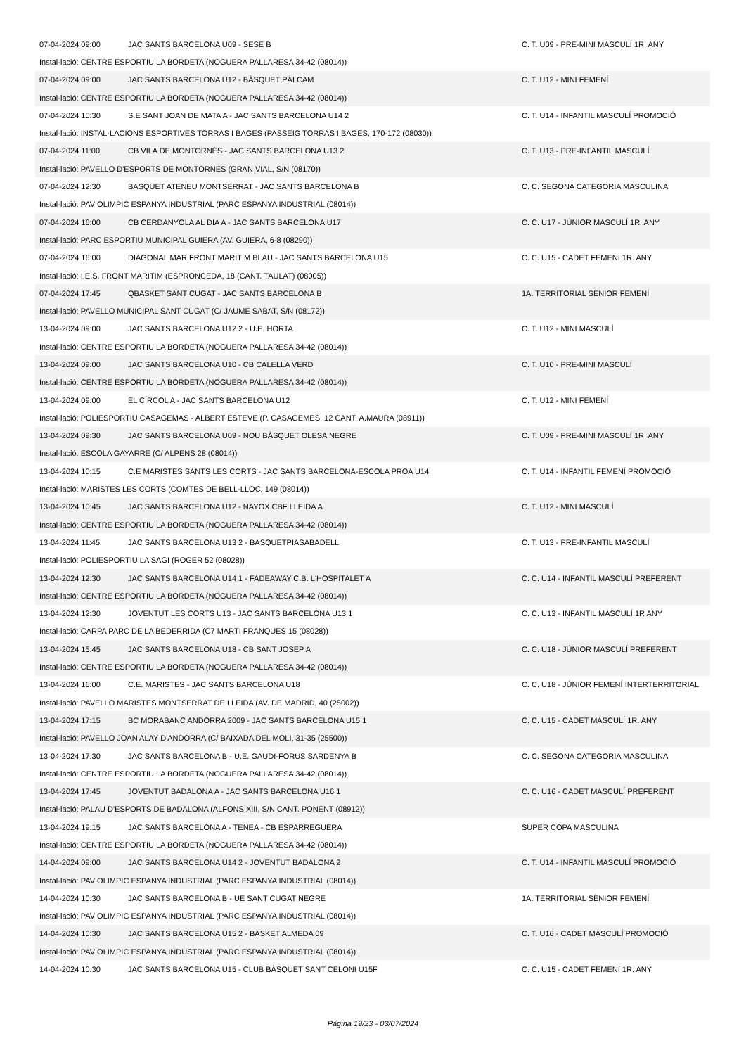07-04-2024 09:00 JAC SANTS BARCELONA U09 - SESE B C. T. U09 - PRE-MINI MASCULÍ 1R. ANY
Instal·lació: CENTRE ESPORTIU LA BORDETA (NOGUERA PALLARESA 34-42 (08014))
07-04-2024 09:00 JAC SANTS BARCELONA U12 - BÀSQUET PÀLCAM C. T. U12 - MINI FEMENÍ
Instal·lació: CENTRE ESPORTIU LA BORDETA (NOGUERA PALLARESA 34-42 (08014))
07-04-2024 10:30 S.E SANT JOAN DE MATA A - JAC SANTS BARCELONA U14 2 C. T. U14 - INFANTIL MASCULÍ PROMOCIÓ
Instal·lació: INSTAL·LACIONS ESPORTIVES TORRAS I BAGES (PASSEIG TORRAS I BAGES, 170-172 (08030))
07-04-2024 11:00 CB VILA DE MONTORNÈS - JAC SANTS BARCELONA U13 2 C. T. U13 - PRE-INFANTIL MASCULÍ
Instal·lació: PAVELLO D'ESPORTS DE MONTORNES (GRAN VIAL, S/N (08170))
07-04-2024 12:30 BASQUET ATENEU MONTSERRAT - JAC SANTS BARCELONA B C. C. SEGONA CATEGORIA MASCULINA
Instal·lació: PAV OLIMPIC ESPANYA INDUSTRIAL (PARC ESPANYA INDUSTRIAL (08014))
07-04-2024 16:00 CB CERDANYOLA AL DIA A - JAC SANTS BARCELONA U17 C. C. U17 - JÚNIOR MASCULÍ 1R. ANY
Instal·lació: PARC ESPORTIU MUNICIPAL GUIERA (AV. GUIERA, 6-8 (08290))
07-04-2024 16:00 DIAGONAL MAR FRONT MARITIM BLAU - JAC SANTS BARCELONA U15 C. C. U15 - CADET FEMENí 1R. ANY
Instal·lació: I.E.S. FRONT MARITIM (ESPRONCEDA, 18 (CANT. TAULAT) (08005))
07-04-2024 17:45 QBASKET SANT CUGAT - JAC SANTS BARCELONA B 1A. TERRITORIAL SÈNIOR FEMENÍ
Instal·lació: PAVELLO MUNICIPAL SANT CUGAT (C/ JAUME SABAT, S/N (08172))
13-04-2024 09:00 JAC SANTS BARCELONA U12 2 - U.E. HORTA C. T. U12 - MINI MASCULÍ
Instal·lació: CENTRE ESPORTIU LA BORDETA (NOGUERA PALLARESA 34-42 (08014))
13-04-2024 09:00 JAC SANTS BARCELONA U10 - CB CALELLA VERD C. T. U10 - PRE-MINI MASCULÍ
Instal·lació: CENTRE ESPORTIU LA BORDETA (NOGUERA PALLARESA 34-42 (08014))
13-04-2024 09:00 EL CÍRCOL A - JAC SANTS BARCELONA U12 C. T. U12 - MINI FEMENÍ
Instal·lació: POLIESPORTIU CASAGEMAS - ALBERT ESTEVE (P. CASAGEMES, 12 CANT. A.MAURA (08911))
13-04-2024 09:30 JAC SANTS BARCELONA U09 - NOU BÀSQUET OLESA NEGRE C. T. U09 - PRE-MINI MASCULÍ 1R. ANY
Instal·lació: ESCOLA GAYARRE (C/ ALPENS 28 (08014))
13-04-2024 10:15 C.E MARISTES SANTS LES CORTS - JAC SANTS BARCELONA-ESCOLA PROA U14 C. T. U14 - INFANTIL FEMENÍ PROMOCIÓ
Instal·lació: MARISTES LES CORTS (COMTES DE BELL-LLOC, 149 (08014))
13-04-2024 10:45 JAC SANTS BARCELONA U12 - NAYOX CBF LLEIDA A C. T. U12 - MINI MASCULÍ
Instal·lació: CENTRE ESPORTIU LA BORDETA (NOGUERA PALLARESA 34-42 (08014))
13-04-2024 11:45 JAC SANTS BARCELONA U13 2 - BASQUETPIASABADELL C. T. U13 - PRE-INFANTIL MASCULÍ
Instal·lació: POLIESPORTIU LA SAGI (ROGER 52 (08028))
13-04-2024 12:30 JAC SANTS BARCELONA U14 1 - FADEAWAY C.B. L'HOSPITALET A C. C. U14 - INFANTIL MASCULÍ PREFERENT
Instal·lació: CENTRE ESPORTIU LA BORDETA (NOGUERA PALLARESA 34-42 (08014))
13-04-2024 12:30 JOVENTUT LES CORTS U13 - JAC SANTS BARCELONA U13 1 C. C. U13 - INFANTIL MASCULÍ 1R ANY
Instal·lació: CARPA PARC DE LA BEDERRIDA (C7 MARTI FRANQUES 15 (08028))
13-04-2024 15:45 JAC SANTS BARCELONA U18 - CB SANT JOSEP A C. C. U18 - JÚNIOR MASCULÍ PREFERENT
Instal·lació: CENTRE ESPORTIU LA BORDETA (NOGUERA PALLARESA 34-42 (08014))
13-04-2024 16:00 C.E. MARISTES - JAC SANTS BARCELONA U18 C. C. U18 - JÚNIOR FEMENÍ INTERTERRITORIAL
Instal·lació: PAVELLO MARISTES MONTSERRAT DE LLEIDA (AV. DE MADRID, 40 (25002))
13-04-2024 17:15 BC MORABANC ANDORRA 2009 - JAC SANTS BARCELONA U15 1 C. C. U15 - CADET MASCULÍ 1R. ANY
Instal·lació: PAVELLO JOAN ALAY D'ANDORRA (C/ BAIXADA DEL MOLI, 31-35 (25500))
13-04-2024 17:30 JAC SANTS BARCELONA B - U.E. GAUDI-FORUS SARDENYA B C. C. SEGONA CATEGORIA MASCULINA
Instal·lació: CENTRE ESPORTIU LA BORDETA (NOGUERA PALLARESA 34-42 (08014))
13-04-2024 17:45 JOVENTUT BADALONA A - JAC SANTS BARCELONA U16 1 C. C. U16 - CADET MASCULÍ PREFERENT
Instal·lació: PALAU D'ESPORTS DE BADALONA (ALFONS XIII, S/N CANT. PONENT (08912))
13-04-2024 19:15 JAC SANTS BARCELONA A - TENEA - CB ESPARREGUERA SUPER COPA MASCULINA
Instal·lació: CENTRE ESPORTIU LA BORDETA (NOGUERA PALLARESA 34-42 (08014))
14-04-2024 09:00 JAC SANTS BARCELONA U14 2 - JOVENTUT BADALONA 2 C. T. U14 - INFANTIL MASCULÍ PROMOCIÓ
Instal·lació: PAV OLIMPIC ESPANYA INDUSTRIAL (PARC ESPANYA INDUSTRIAL (08014))
14-04-2024 10:30 JAC SANTS BARCELONA B - UE SANT CUGAT NEGRE 1A. TERRITORIAL SÈNIOR FEMENÍ
Instal·lació: PAV OLIMPIC ESPANYA INDUSTRIAL (PARC ESPANYA INDUSTRIAL (08014))
14-04-2024 10:30 JAC SANTS BARCELONA U15 2 - BASKET ALMEDA 09 C. T. U16 - CADET MASCULÍ PROMOCIÓ
Instal·lació: PAV OLIMPIC ESPANYA INDUSTRIAL (PARC ESPANYA INDUSTRIAL (08014))
14-04-2024 10:30 JAC SANTS BARCELONA U15 - CLUB BÀSQUET SANT CELONI U15F C. C. U15 - CADET FEMENí 1R. ANY
Pàgina 19/23 - 03/07/2024